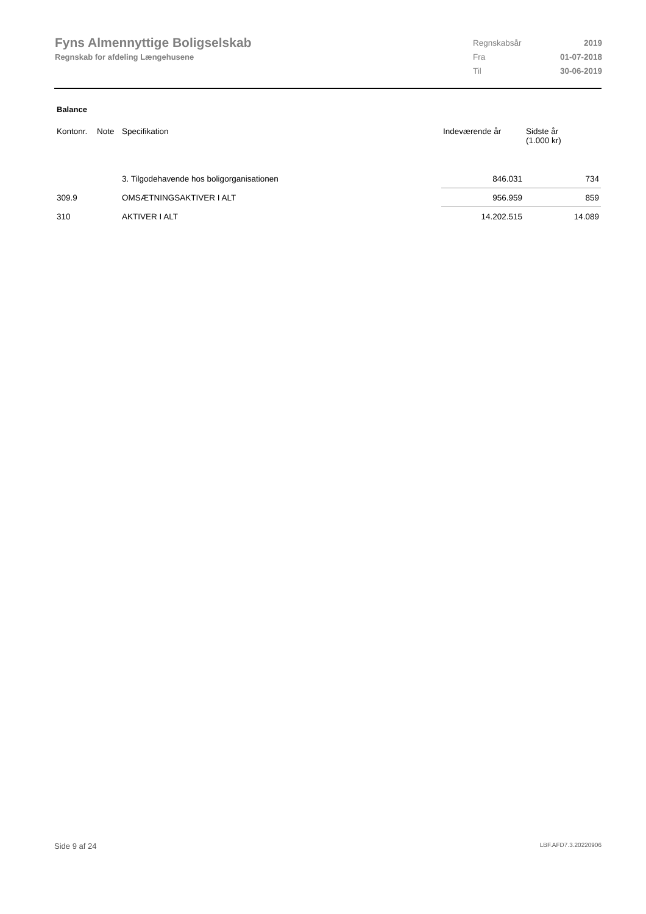Fyns Almennyttige Boligselskab
Regnskab for afdeling Længehusene
| Regnskabsår | 2019 |
| Fra | 01-07-2018 |
| Til | 30-06-2019 |
Balance
| Kontonr. | Note | Specifikation | Indeværende år | Sidste år (1.000 kr) |
| --- | --- | --- | --- | --- |
| | | 3. Tilgodehavende hos boligorganisationen | 846.031 | 734 |
| 309.9 | | OMSÆTNINGSAKTIVER I ALT | 956.959 | 859 |
| 310 | | AKTIVER I ALT | 14.202.515 | 14.089 |
Side 9 af 24 LBF.AFD7.3.20220906